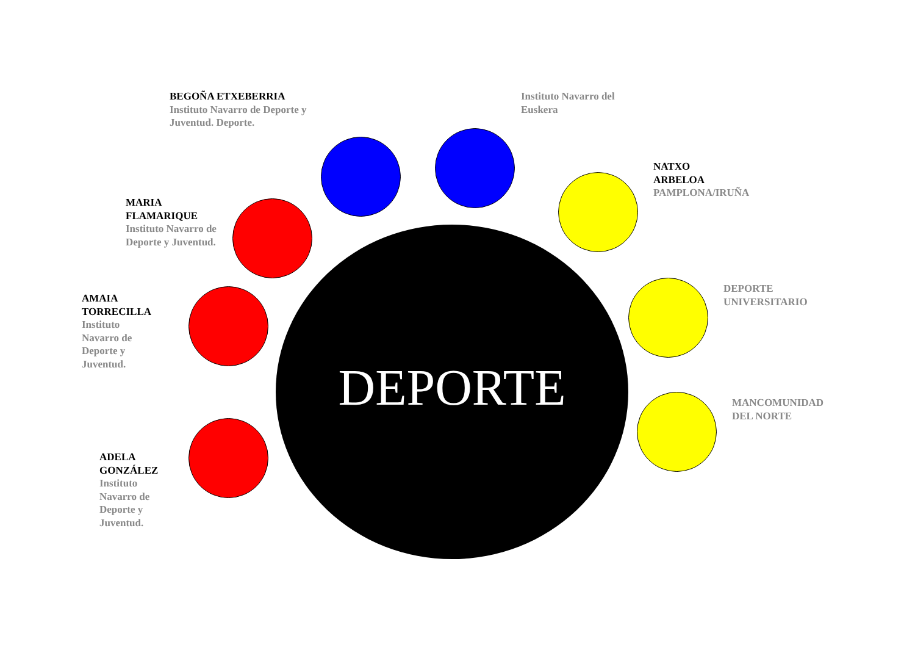BEGOÑA ETXEBERRIA
Instituto Navarro de Deporte y Juventud. Deporte.
Instituto Navarro del Euskera
NATXO
ARBELOA
PAMPLONA/IRUÑA
MARIA
FLAMARIQUE
Instituto Navarro de Deporte y Juventud.
AMAIA
TORRECILLA
Instituto Navarro de Deporte y Juventud.
DEPORTE
UNIVERSITARIO
DEPORTE
MANCOMUNIDAD
DEL NORTE
ADELA
GONZÁLEZ
Instituto Navarro de Deporte y Juventud.